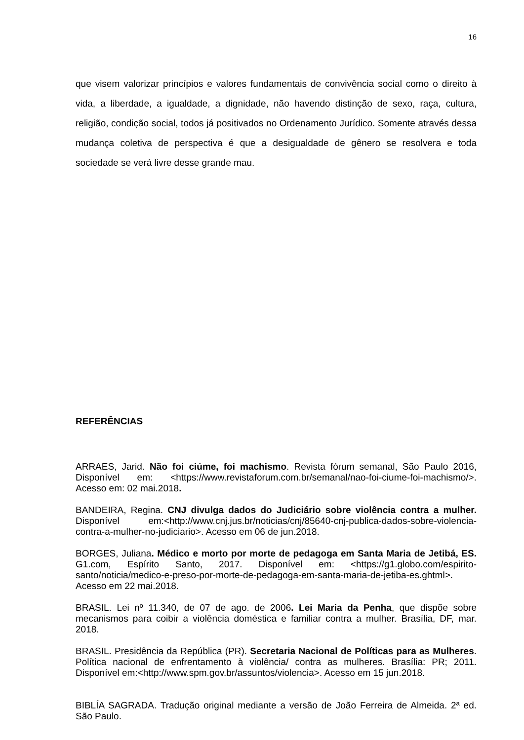16
que visem valorizar princípios e valores fundamentais de convivência social como o direito à vida, a liberdade, a igualdade, a dignidade, não havendo distinção de sexo, raça, cultura, religião, condição social, todos já positivados no Ordenamento Jurídico. Somente através dessa mudança coletiva de perspectiva é que a desigualdade de gênero se resolvera e toda sociedade se verá livre desse grande mau.
REFERÊNCIAS
ARRAES, Jarid. Não foi ciúme, foi machismo. Revista fórum semanal, São Paulo 2016, Disponível em: <https://www.revistaforum.com.br/semanal/nao-foi-ciume-foi-machismo/>. Acesso em: 02 mai.2018.
BANDEIRA, Regina. CNJ divulga dados do Judiciário sobre violência contra a mulher. Disponível em:<http://www.cnj.jus.br/noticias/cnj/85640-cnj-publica-dados-sobre-violencia-contra-a-mulher-no-judiciario>. Acesso em 06 de jun.2018.
BORGES, Juliana. Médico e morto por morte de pedagoga em Santa Maria de Jetibá, ES. G1.com, Espírito Santo, 2017. Disponível em: <https://g1.globo.com/espirito-santo/noticia/medico-e-preso-por-morte-de-pedagoga-em-santa-maria-de-jetiba-es.ghtml>. Acesso em 22 mai.2018.
BRASIL. Lei nº 11.340, de 07 de ago. de 2006. Lei Maria da Penha, que dispõe sobre mecanismos para coibir a violência doméstica e familiar contra a mulher. Brasília, DF, mar. 2018.
BRASIL. Presidência da República (PR). Secretaria Nacional de Políticas para as Mulheres. Política nacional de enfrentamento à violência/ contra as mulheres. Brasília: PR; 2011. Disponível em:<http://www.spm.gov.br/assuntos/violencia>. Acesso em 15 jun.2018.
BIBLÍA SAGRADA. Tradução original mediante a versão de João Ferreira de Almeida. 2ª ed. São Paulo.